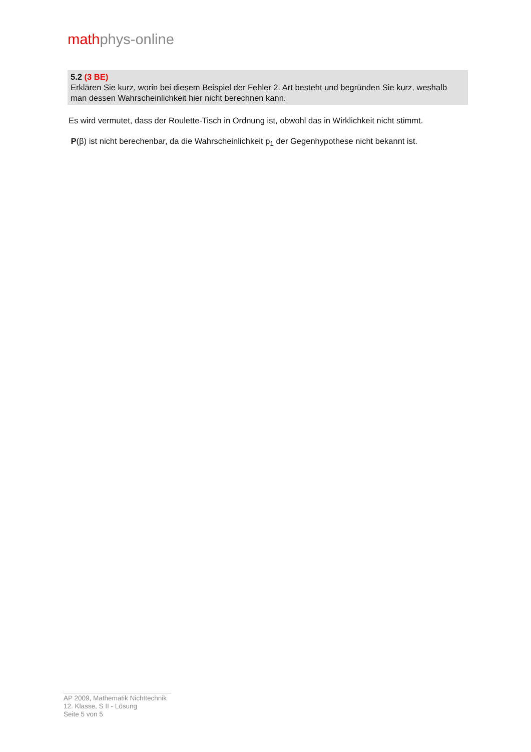mathph ys-online
5.2 (3 BE)
Erklären Sie kurz, worin bei diesem Beispiel der Fehler 2. Art besteht und begründen Sie kurz, weshalb man dessen Wahrscheinlichkeit hier nicht berechnen kann.
Es wird vermutet, dass der Roulette-Tisch in Ordnung ist, obwohl das in Wirklichkeit nicht stimmt.
P(β) ist nicht berechenbar, da die Wahrscheinlichkeit p<sub>1</sub> der Gegenhypothese nicht bekannt ist.
AP 2009, Mathematik Nichttechnik
12. Klasse, S II - Lösung
Seite 5 von 5